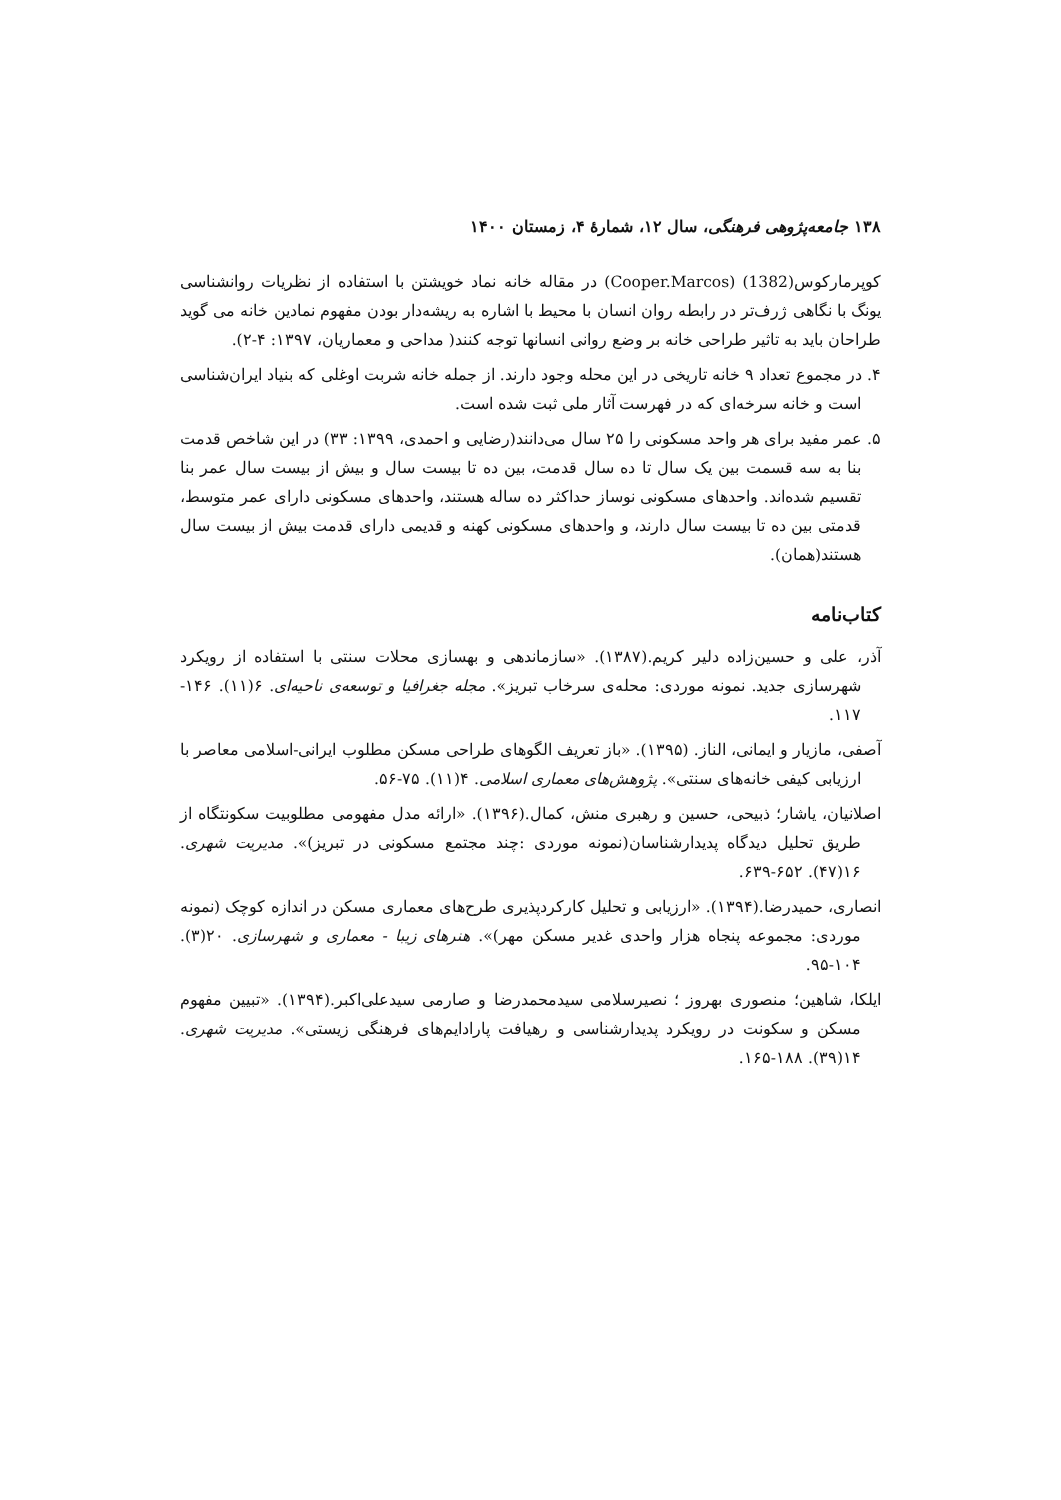۱۳۸ جامعه‌پژوهی فرهنگی، سال ۱۲، شمارهٔ ۴، زمستان ۱۴۰۰
کوپرمارکوس(1382) (Cooper.Marcos) در مقاله خانه نماد خویشتن با استفاده از نظریات روانشناسی یونگ با نگاهی ژرف‌تر در رابطه روان انسان با محیط با اشاره به ریشه‌دار بودن مفهوم نمادین خانه می گوید طراحان باید به تاثیر طراحی خانه بر وضع روانی انسانها توجه کنند( مداحی و معماریان، ۱۳۹۷: ۴-۲).
۴. در مجموع تعداد ۹ خانه تاریخی در این محله وجود دارند. از جمله خانه شربت اوغلی که بنیاد ایران‌شناسی است و خانه سرخه‌ای که در فهرست آثار ملی ثبت شده است.
۵. عمر مفید برای هر واحد مسکونی را ۲۵ سال می‌دانند(رضایی و احمدی، ۱۳۹۹: ۳۳) در این شاخص قدمت بنا به سه قسمت بین یک سال تا ده سال قدمت، بین ده تا بیست سال و بیش از بیست سال عمر بنا تقسیم شده‌اند. واحدهای مسکونی نوساز حداکثر ده ساله هستند، واحدهای مسکونی دارای عمر متوسط، قدمتی بین ده تا بیست سال دارند، و واحدهای مسکونی کهنه و قدیمی دارای قدمت بیش از بیست سال هستند(همان).
کتاب‌نامه
آذر، علی و حسین‌زاده دلیر کریم.(۱۳۸۷). «سازماندهی و بهسازی محلات سنتی با استفاده از رویکرد شهرسازی جدید. نمونه موردی: محله‌ی سرخاب تبریز». مجله جغرافیا و توسعه‌ی ناحیه‌ای. ۶(۱۱). ۱۴۶- ۱۱۷.
آصفی، مازیار و ایمانی، الناز. (۱۳۹۵). «باز تعریف الگوهای طراحی مسکن مطلوب ایرانی-اسلامی معاصر با ارزیابی کیفی خانه‌های سنتی». پژوهش‌های معماری اسلامی. ۴(۱۱). ۷۵-۵۶.
اصلانیان، یاشار؛ ذبیحی، حسین و رهبری منش، کمال.(۱۳۹۶). «ارائه مدل مفهومی مطلوبیت سکونتگاه از طریق تحلیل دیدگاه پدیدارشناسان(نمونه موردی :چند مجتمع مسکونی در تبریز)». مدیریت شهری. ۱۶(۴۷). ۶۵۲-۶۳۹.
انصاری، حمیدرضا.(۱۳۹۴). «ارزیابی و تحلیل کارکردپذیری طرح‌های معماری مسکن در اندازه کوچک (نمونه موردی: مجموعه پنجاه هزار واحدی غدیر مسکن مهر)». هنرهای زیبا - معماری و شهرسازی. ۲۰(۳). ۱۰۴-۹۵.
ایلکا، شاهین؛ منصوری بهروز ؛ نصیرسلامی سیدمحمدرضا و صارمی سیدعلی‌اکبر.(۱۳۹۴). «تبیین مفهوم مسکن و سکونت در رویکرد پدیدارشناسی و رهیافت پارادایم‌های فرهنگی زیستی». مدیریت شهری. ۱۴(۳۹). ۱۸۸-۱۶۵.